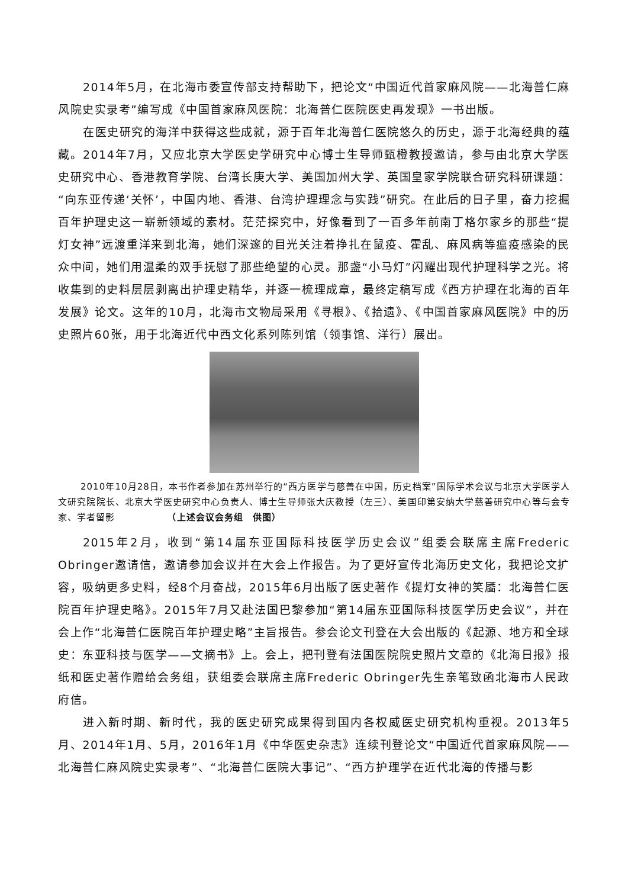2014年5月，在北海市委宣传部支持帮助下，把论文“中国近代首家麻风院——北海普仁麻风院史实录考”编写成《中国首家麻风医院：北海普仁医院医史再发现》一书出版。
在医史研究的海洋中获得这些成就，源于百年北海普仁医院悠久的历史，源于北海经典的蕴藏。2014年7月，又应北京大学医史学研究中心博士生导师甄橙教授邀请，参与由北京大学医史研究中心、香港教育学院、台湾长庚大学、美国加州大学、英国皇家学院联合研究科研课题：“向东亚传递‘关怀’，中国内地、香港、台湾护理理念与实践”研究。在此后的日子里，奋力挖掘百年护理史这一崭新领域的素材。茫茫探究中，好像看到了一百多年前南丁格尔家乡的那些“提灯女神”远渡重洋来到北海，她们深邃的目光关注着挣扎在鼠疫、霍乱、麻风病等瘟疫感染的民众中间，她们用温柔的双手抚慰了那些绝望的心灵。那盏“小马灯”闪耀出现代护理科学之光。将收集到的史料层层剥离出护理史精华，并逐一梳理成章，最终定稿写成《西方护理在北海的百年发展》论文。这年的10月，北海市文物局采用《寻根》、《拾遗》、《中国首家麻风医院》中的历史照片60张，用于北海近代中西文化系列陈列馆（领事馆、洋行）展出。
2010年10月28日，本书作者参加在苏州举行的“西方医学与慈善在中国，历史档案”国际学术会议与北京大学医学人文研究院院长、北京大学医史研究中心负责人、博士生导师张大庆教授（左三）、美国印第安纳大学慈善研究中心等与会专家、学者留影　　　　　　（上述会议会务组　供图）
2015年2月，收到“第14届东亚国际科技医学历史会议”组委会联席主席Frederic Obringer邀请信，邀请参加会议并在大会上作报告。为了更好宣传北海历史文化，我把论文扩容，吸纳更多史料，经8个月奋战，2015年6月出版了医史著作《提灯女神的笑靥：北海普仁医院百年护理史略》。2015年7月又赴法国巴黎参加“第14届东亚国际科技医学历史会议”，并在会上作“北海普仁医院百年护理史略”主旨报告。参会论文刊登在大会出版的《起源、地方和全球史：东亚科技与医学——文摘书》上。会上，把刊登有法国医院院史照片文章的《北海日报》报纸和医史著作赠给会务组，获组委会联席主席Frederic Obringer先生亲笔致函北海市人民政府信。
进入新时期、新时代，我的医史研究成果得到国内各权威医史研究机构重视。2013年5月、2014年1月、5月，2016年1月《中华医史杂志》连续刊登论文“中国近代首家麻风院——北海普仁麻风院史实录考”、“北海普仁医院大事记”、“西方护理学在近代北海的传播与影